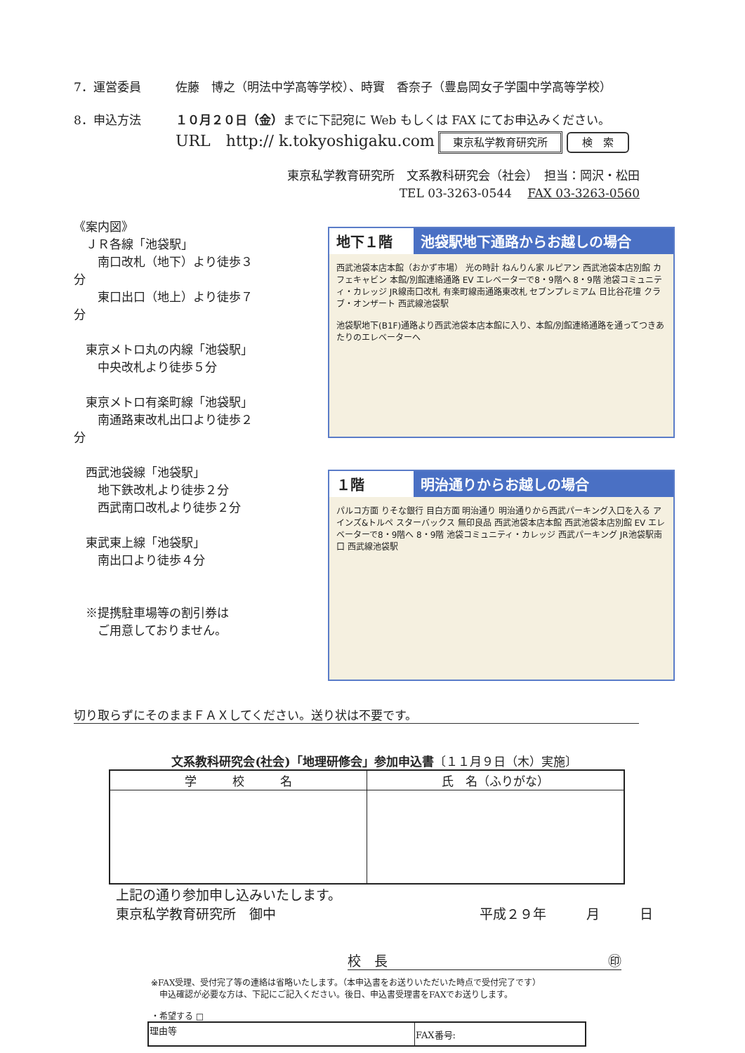7．運営委員 佐藤　博之（明法中学高等学校）、時實　香奈子（豊島岡女子学園中学高等学校）
8．申込方法 １０月２０日（金）までに下記宛に Web もしくは FAX にてお申込みください。
URL　http:// k.tokyoshigaku.com 東京私学教育研究所 検　索
東京私学教育研究所　文系教科研究会（社会）　担当：岡沢・松田
TEL 03-3263-0544　 FAX 03-3263-0560
《案内図》
　ＪＲ各線「池袋駅」
　　南口改札（地下）より徒歩３分
　　東口出口（地上）より徒歩７分
　東京メトロ丸の内線「池袋駅」
　　中央改札より徒歩５分
　東京メトロ有楽町線「池袋駅」
　　南通路東改札出口より徒歩２分
　西武池袋線「池袋駅」
　　地下鉄改札より徒歩２分
　　西武南口改札より徒歩２分
　東武東上線「池袋駅」
　　南出口より徒歩４分
　※提携駐車場等の割引券は
　　ご用意しておりません。
地下１階 池袋駅地下通路からお越しの場合
西武池袋本店本館（おかず市場） 光の時計 ねんりん家 ルピアン 西武池袋本店別館 カフェキャビン 本館/別館連絡通路 EV エレベーターで8・9階へ 8・9階 池袋コミュニティ・カレッジ JR線南口改札 有楽町線南通路東改札 セブンプレミアム 日比谷花壇 クラブ・オンザート 西武線池袋駅
池袋駅地下(B1F)通路より西武池袋本店本館に入り、本館/別館連絡通路を通ってつきあたりのエレベーターへ
１階 明治通りからお越しの場合
パルコ方面 りそな銀行 目白方面 明治通り 明治通りから西武パーキング入口を入る アインズ&トルペ スターバックス 無印良品 西武池袋本店本館 西武池袋本店別館 EV エレベーターで8・9階へ 8・9階 池袋コミュニティ・カレッジ 西武パーキング JR池袋駅南口 西武線池袋駅
切り取らずにそのままＦＡＸしてください。送り状は不要です。
文系教科研究会(社会)「地理研修会」参加申込書〔１１月９日（木）実施〕
| 学 校 名 | 氏 名（ふりがな） |
| --- | --- |
上記の通り参加申し込みいたします。
東京私学教育研究所　御中 平成２９年　　　月　　　日
校　長 ㊞
※FAX受理、受付完了等の連絡は省略いたします。（本申込書をお送りいただいた時点で受付完了です）
　申込確認が必要な方は、下記にご記入ください。後日、申込書受理書をFAXでお送りします。
・希望する □
| 理由等 | FAX番号: |